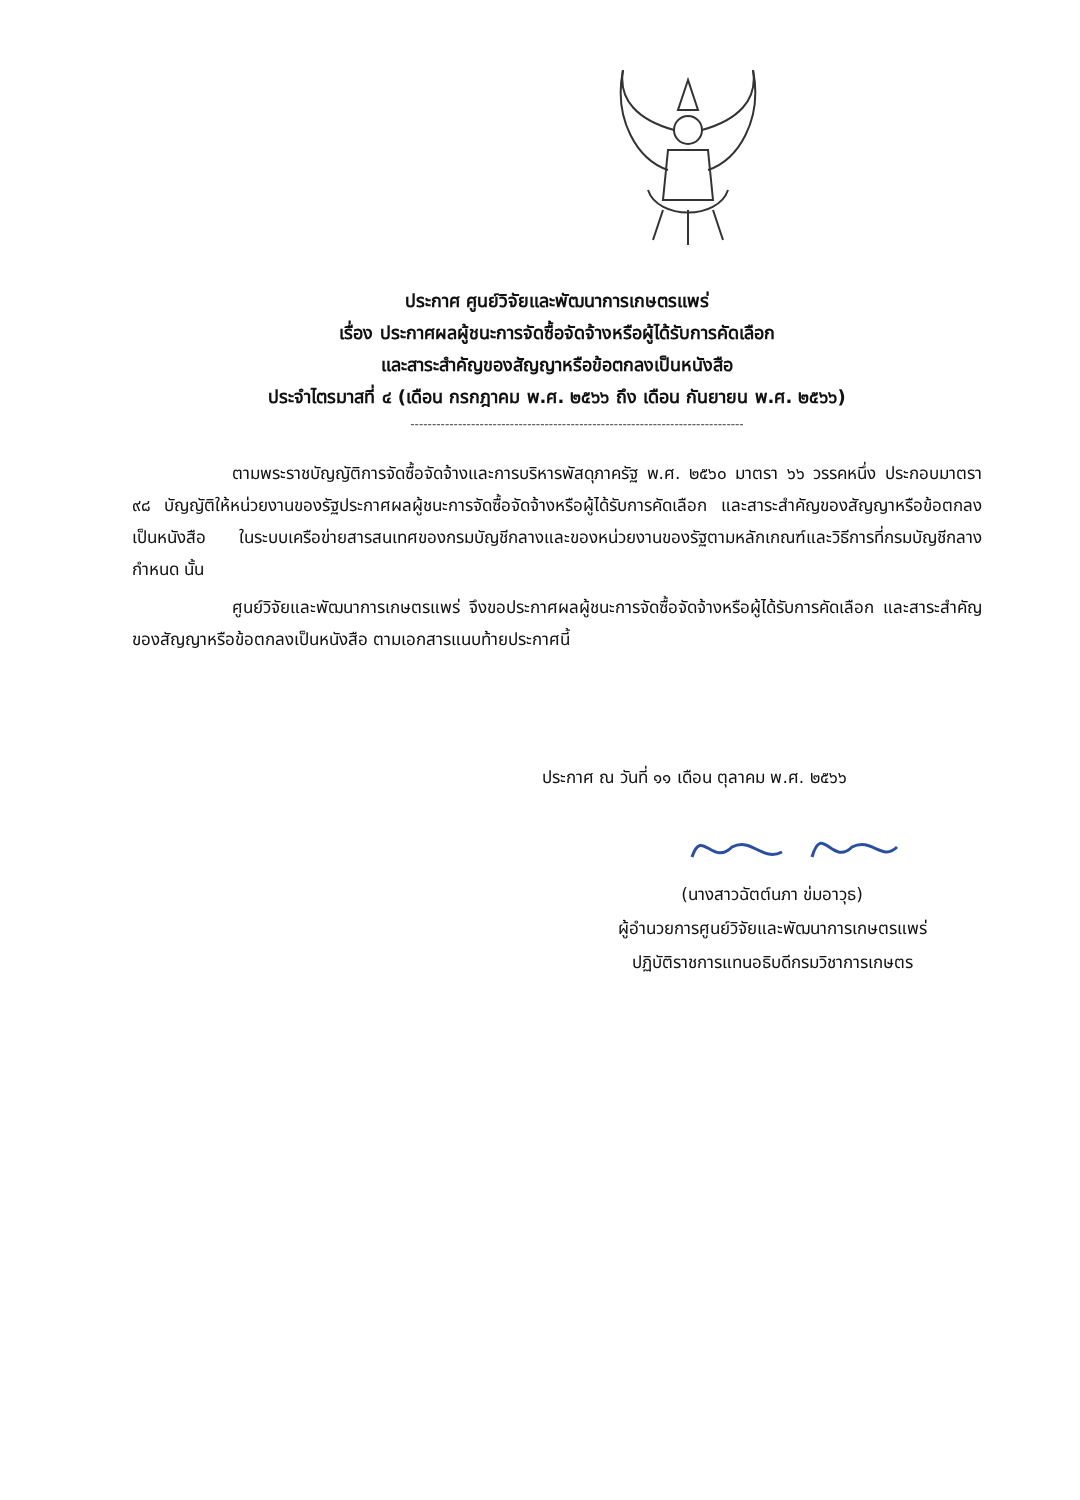ประกาศ ศูนย์วิจัยและพัฒนาการเกษตรแพร่
เรื่อง ประกาศผลผู้ชนะการจัดซื้อจัดจ้างหรือผู้ได้รับการคัดเลือก
และสาระสำคัญของสัญญาหรือข้อตกลงเป็นหนังสือ
ประจำไตรมาสที่ ๔ (เดือน กรกฎาคม พ.ศ. ๒๕๖๖ ถึง เดือน กันยายน พ.ศ. ๒๕๖๖)
-----------------------------------------------------------------------------
ตามพระราชบัญญัติการจัดซื้อจัดจ้างและการบริหารพัสดุภาครัฐ พ.ศ. ๒๕๖๐ มาตรา ๖๖ วรรคหนึ่ง ประกอบมาตรา ๙๘ บัญญัติให้หน่วยงานของรัฐประกาศผลผู้ชนะการจัดซื้อจัดจ้างหรือผู้ได้รับการคัดเลือก และสาระสำคัญของสัญญาหรือข้อตกลงเป็นหนังสือ ในระบบเครือข่ายสารสนเทศของกรมบัญชีกลางและของหน่วยงานของรัฐตามหลักเกณฑ์และวิธีการที่กรมบัญชีกลางกำหนด นั้น
ศูนย์วิจัยและพัฒนาการเกษตรแพร่ จึงขอประกาศผลผู้ชนะการจัดซื้อจัดจ้างหรือผู้ได้รับการคัดเลือก และสาระสำคัญของสัญญาหรือข้อตกลงเป็นหนังสือ ตามเอกสารแนบท้ายประกาศนี้
ประกาศ ณ วันที่ ๑๑ เดือน ตุลาคม พ.ศ. ๒๕๖๖
(นางสาวฉัตต์นภา ข่มอาวุธ)
ผู้อำนวยการศูนย์วิจัยและพัฒนาการเกษตรแพร่
ปฏิบัติราชการแทนอธิบดีกรมวิชาการเกษตร